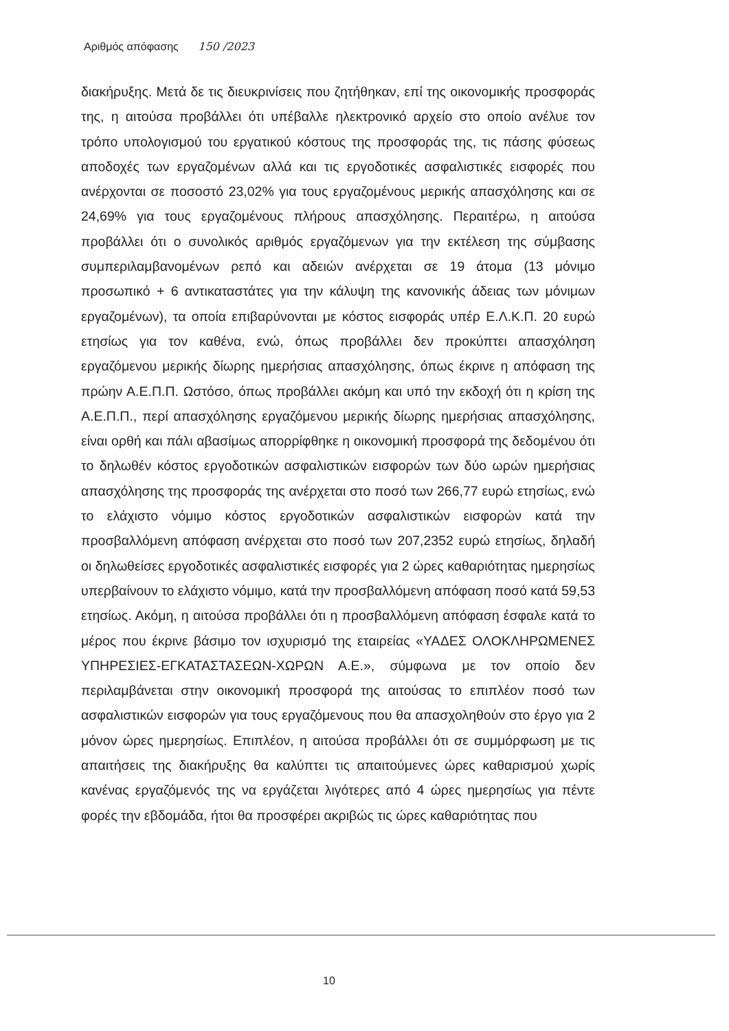Αριθμός απόφασης 150 /2023
διακήρυξης. Μετά δε τις διευκρινίσεις που ζητήθηκαν, επί της οικονομικής προσφοράς της, η αιτούσα προβάλλει ότι υπέβαλλε ηλεκτρονικό αρχείο στο οποίο ανέλυε τον τρόπο υπολογισμού του εργατικού κόστους της προσφοράς της, τις πάσης φύσεως αποδοχές των εργαζομένων αλλά και τις εργοδοτικές ασφαλιστικές εισφορές που ανέρχονται σε ποσοστό 23,02% για τους εργαζομένους μερικής απασχόλησης και σε 24,69% για τους εργαζομένους πλήρους απασχόλησης. Περαιτέρω, η αιτούσα προβάλλει ότι ο συνολικός αριθμός εργαζόμενων για την εκτέλεση της σύμβασης συμπεριλαμβανομένων ρεπό και αδειών ανέρχεται σε 19 άτομα (13 μόνιμο προσωπικό + 6 αντικαταστάτες για την κάλυψη της κανονικής άδειας των μόνιμων εργαζομένων), τα οποία επιβαρύνονται με κόστος εισφοράς υπέρ Ε.Λ.Κ.Π. 20 ευρώ ετησίως για τον καθένα, ενώ, όπως προβάλλει δεν προκύπτει απασχόληση εργαζόμενου μερικής δίωρης ημερήσιας απασχόλησης, όπως έκρινε η απόφαση της πρώην Α.Ε.Π.Π. Ωστόσο, όπως προβάλλει ακόμη και υπό την εκδοχή ότι η κρίση της Α.Ε.Π.Π., περί απασχόλησης εργαζόμενου μερικής δίωρης ημερήσιας απασχόλησης, είναι ορθή και πάλι αβασίμως απορρίφθηκε η οικονομική προσφορά της δεδομένου ότι το δηλωθέν κόστος εργοδοτικών ασφαλιστικών εισφορών των δύο ωρών ημερήσιας απασχόλησης της προσφοράς της ανέρχεται στο ποσό των 266,77 ευρώ ετησίως, ενώ το ελάχιστο νόμιμο κόστος εργοδοτικών ασφαλιστικών εισφορών κατά την προσβαλλόμενη απόφαση ανέρχεται στο ποσό των 207,2352 ευρώ ετησίως, δηλαδή οι δηλωθείσες εργοδοτικές ασφαλιστικές εισφορές για 2 ώρες καθαριότητας ημερησίως υπερβαίνουν το ελάχιστο νόμιμο, κατά την προσβαλλόμενη απόφαση ποσό κατά 59,53 ετησίως. Ακόμη, η αιτούσα προβάλλει ότι η προσβαλλόμενη απόφαση έσφαλε κατά το μέρος που έκρινε βάσιμο τον ισχυρισμό της εταιρείας «ΥΑΔΕΣ ΟΛΟΚΛΗΡΩΜΕΝΕΣ ΥΠΗΡΕΣΙΕΣ-ΕΓΚΑΤΑΣΤΑΣΕΩΝ-ΧΩΡΩΝ Α.Ε.», σύμφωνα με τον οποίο δεν περιλαμβάνεται στην οικονομική προσφορά της αιτούσας το επιπλέον ποσό των ασφαλιστικών εισφορών για τους εργαζόμενους που θα απασχοληθούν στο έργο για 2 μόνον ώρες ημερησίως. Επιπλέον, η αιτούσα προβάλλει ότι σε συμμόρφωση με τις απαιτήσεις της διακήρυξης θα καλύπτει τις απαιτούμενες ώρες καθαρισμού χωρίς κανένας εργαζόμενός της να εργάζεται λιγότερες από 4 ώρες ημερησίως για πέντε φορές την εβδομάδα, ήτοι θα προσφέρει ακριβώς τις ώρες καθαριότητας που
10